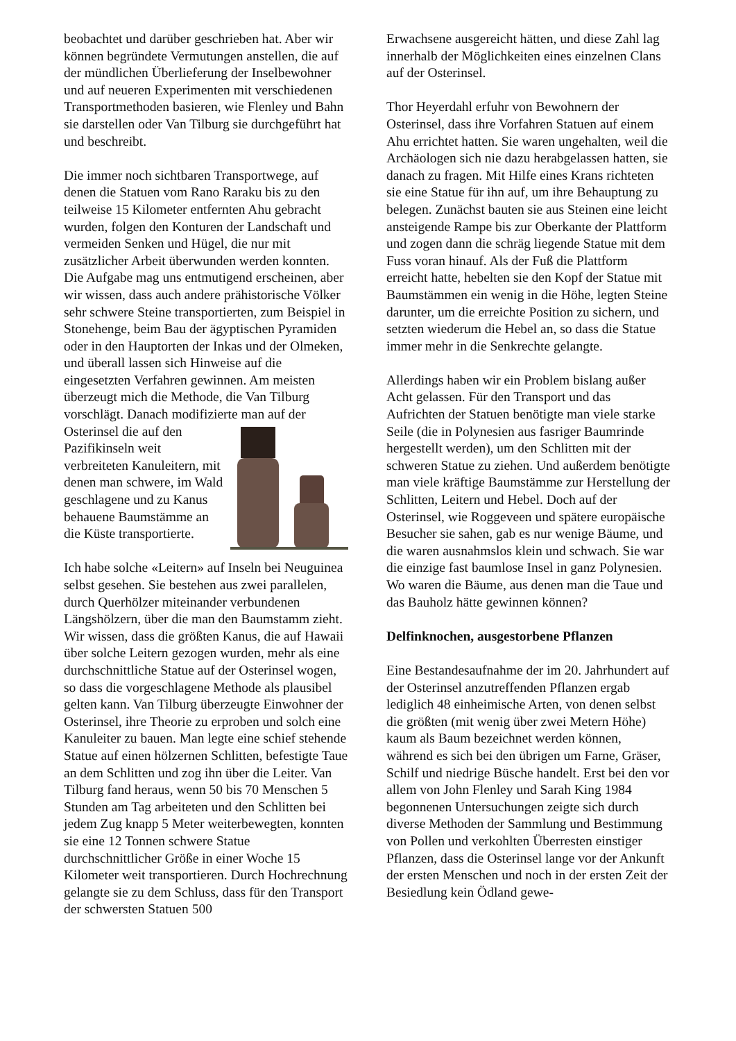beobachtet und darüber geschrieben hat. Aber wir können begründete Vermutungen anstellen, die auf der mündlichen Überlieferung der Inselbewohner und auf neueren Experimenten mit verschiedenen Transportmethoden basieren, wie Flenley und Bahn sie darstellen oder Van Tilburg sie durchgeführt hat und beschreibt.
Die immer noch sichtbaren Transportwege, auf denen die Statuen vom Rano Raraku bis zu den teilweise 15 Kilometer entfernten Ahu gebracht wurden, folgen den Konturen der Landschaft und vermeiden Senken und Hügel, die nur mit zusätzlicher Arbeit überwunden werden konnten. Die Aufgabe mag uns entmutigend erscheinen, aber wir wissen, dass auch andere prähistorische Völker sehr schwere Steine transportierten, zum Beispiel in Stonehenge, beim Bau der ägyptischen Pyramiden oder in den Hauptorten der Inkas und der Olmeken, und überall lassen sich Hinweise auf die eingesetzten Verfahren gewinnen. Am meisten überzeugt mich die Methode, die Van Tilburg vorschlägt. Danach modifizierte man auf der Osterinsel die auf den Pazifikinseln weit verbreiteten Kanuleitern, mit denen man schwere, im Wald geschlagene und zu Kanus behauene Baumstämme an die Küste transportierte.
Ich habe solche «Leitern» auf Inseln bei Neuguinea selbst gesehen. Sie bestehen aus zwei parallelen, durch Querhölzer miteinander verbundenen Längshölzern, über die man den Baumstamm zieht. Wir wissen, dass die größten Kanus, die auf Hawaii über solche Leitern gezogen wurden, mehr als eine durchschnittliche Statue auf der Osterinsel wogen, so dass die vorgeschlagene Methode als plausibel gelten kann. Van Tilburg überzeugte Einwohner der Osterinsel, ihre Theorie zu erproben und solch eine Kanuleiter zu bauen. Man legte eine schief stehende Statue auf einen hölzernen Schlitten, befestigte Taue an dem Schlitten und zog ihn über die Leiter. Van Tilburg fand heraus, wenn 50 bis 70 Menschen 5 Stunden am Tag arbeiteten und den Schlitten bei jedem Zug knapp 5 Meter weiterbewegten, konnten sie eine 12 Tonnen schwere Statue durchschnittlicher Größe in einer Woche 15 Kilometer weit transportieren. Durch Hochrechnung gelangte sie zu dem Schluss, dass für den Transport der schwersten Statuen 500
Erwachsene ausgereicht hätten, und diese Zahl lag innerhalb der Möglichkeiten eines einzelnen Clans auf der Osterinsel.
Thor Heyerdahl erfuhr von Bewohnern der Osterinsel, dass ihre Vorfahren Statuen auf einem Ahu errichtet hatten. Sie waren ungehalten, weil die Archäologen sich nie dazu herabgelassen hatten, sie danach zu fragen. Mit Hilfe eines Krans richteten sie eine Statue für ihn auf, um ihre Behauptung zu belegen. Zunächst bauten sie aus Steinen eine leicht ansteigende Rampe bis zur Oberkante der Plattform und zogen dann die schräg liegende Statue mit dem Fuss voran hinauf. Als der Fuß die Plattform erreicht hatte, hebelten sie den Kopf der Statue mit Baumstämmen ein wenig in die Höhe, legten Steine darunter, um die erreichte Position zu sichern, und setzten wiederum die Hebel an, so dass die Statue immer mehr in die Senkrechte gelangte.
Allerdings haben wir ein Problem bislang außer Acht gelassen. Für den Transport und das Aufrichten der Statuen benötigte man viele starke Seile (die in Polynesien aus fasriger Baumrinde hergestellt werden), um den Schlitten mit der schweren Statue zu ziehen. Und außerdem benötigte man viele kräftige Baumstämme zur Herstellung der Schlitten, Leitern und Hebel. Doch auf der Osterinsel, wie Roggeveen und spätere europäische Besucher sie sahen, gab es nur wenige Bäume, und die waren ausnahmslos klein und schwach. Sie war die einzige fast baumlose Insel in ganz Polynesien. Wo waren die Bäume, aus denen man die Taue und das Bauholz hätte gewinnen können?
Delfinknochen, ausgestorbene Pflanzen
Eine Bestandesaufnahme der im 20. Jahrhundert auf der Osterinsel anzutreffenden Pflanzen ergab lediglich 48 einheimische Arten, von denen selbst die größten (mit wenig über zwei Metern Höhe) kaum als Baum bezeichnet werden können, während es sich bei den übrigen um Farne, Gräser, Schilf und niedrige Büsche handelt. Erst bei den vor allem von John Flenley und Sarah King 1984 begonnenen Untersuchungen zeigte sich durch diverse Methoden der Sammlung und Bestimmung von Pollen und verkohlten Überresten einstiger Pflanzen, dass die Osterinsel lange vor der Ankunft der ersten Menschen und noch in der ersten Zeit der Besiedlung kein Ödland gewe-